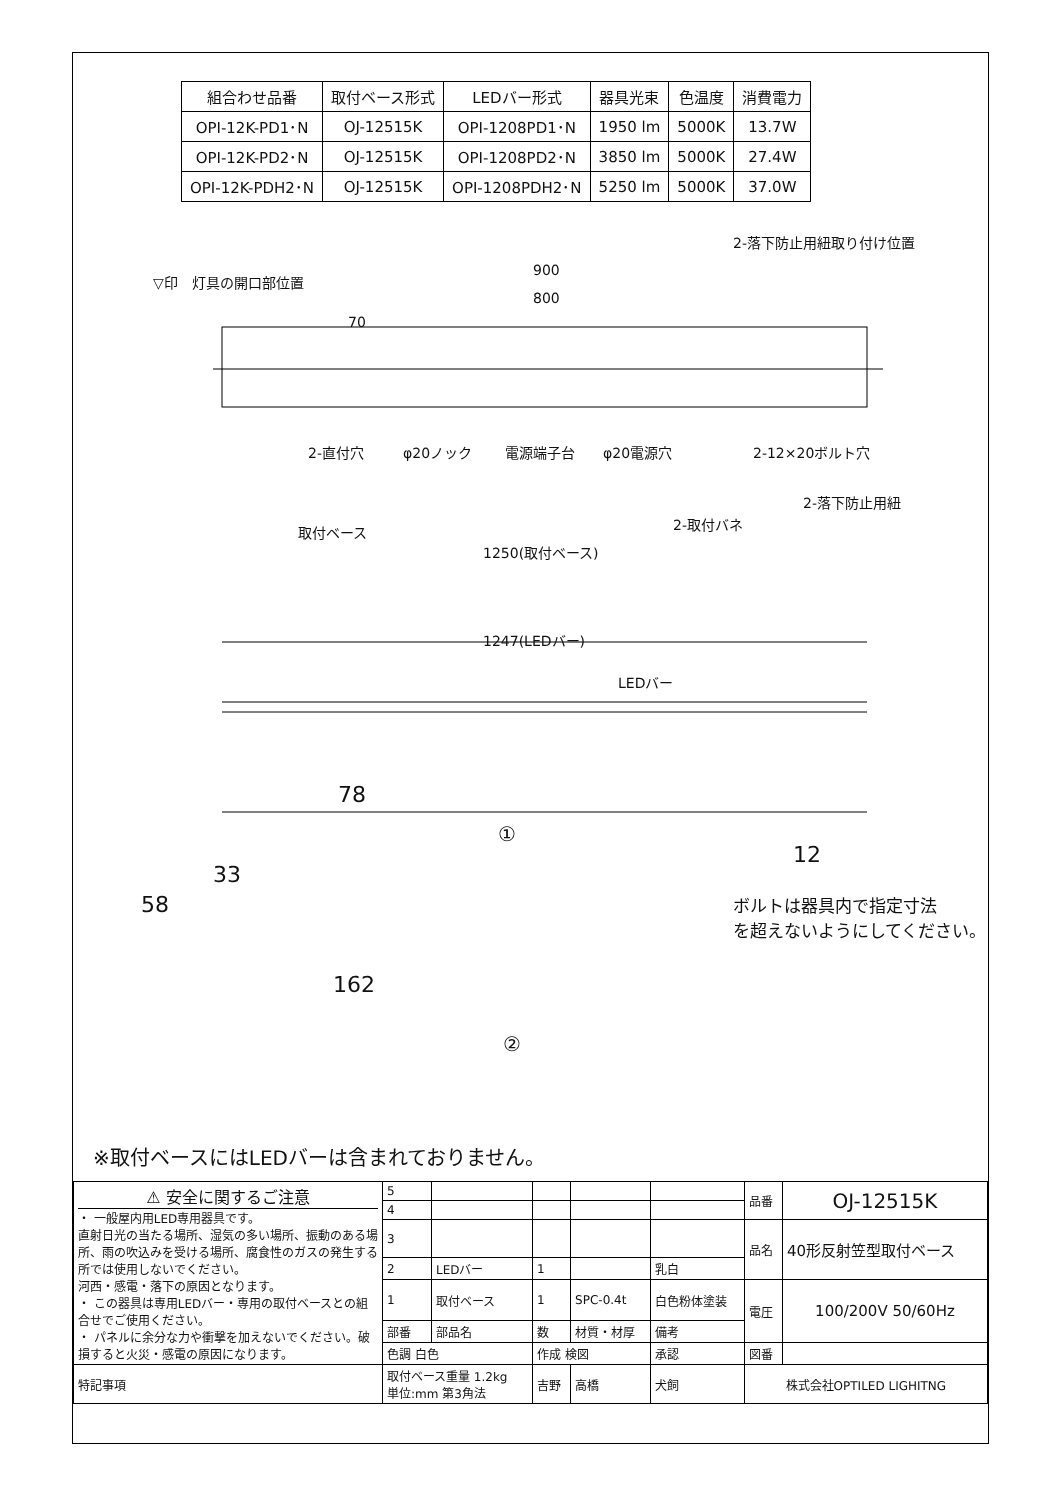| 組合わせ品番 | 取付ベース形式 | LEDバー形式 | 器具光束 | 色温度 | 消費電力 |
| --- | --- | --- | --- | --- | --- |
| OPI-12K-PD1･N | OJ-12515K | OPI-1208PD1･N | 1950 lm | 5000K | 13.7W |
| OPI-12K-PD2･N | OJ-12515K | OPI-1208PD2･N | 3850 lm | 5000K | 27.4W |
| OPI-12K-PDH2･N | OJ-12515K | OPI-1208PDH2･N | 5250 lm | 5000K | 37.0W |
▽印　灯具の開口部位置
900
800
70
2-落下防止用紐取り付け位置
2-直付穴 φ20ノック 電源端子台 φ20電源穴 2-12×20ボルト穴
2-落下防止用紐
2-取付バネ 取付ベース
1250(取付ベース)
1247(LEDバー)
LEDバー
78
①
33
58
12
ボルトは器具内で指定寸法
を超えないようにしてください。
162
②
※取付ベースにはLEDバーは含まれておりません。
| ⚠ 安全に関するご注意 ・ 一般屋内用LED専用器具です。 直射日光の当たる場所、湿気の多い場所、振動のある場所、雨の吹込みを受ける場所、腐食性のガスの発生する所では使用しないでください。 河西・感電・落下の原因となります。 ・ この器具は専用LEDバー・専用の取付ベースとの組合せでご使用ください。 ・ パネルに余分な力や衝撃を加えないでください。破損すると火災・感電の原因になります。 | 5 | | | | | 品番 | OJ-12515K |
| | 4 | | | | | | |
| | 3 | | | | | 品名 | 40形反射笠型取付ベース |
| | 2 | LEDバー | 1 | | 乳白 | | |
| | 1 | 取付ベース | 1 | SPC-0.4t | 白色粉体塗装 | 電圧 | 100/200V 50/60Hz |
| | 部番 | 部品名 | 数 | 材質・材厚 | 備考 | | |
| | 色調 白色 | | 作成 検図 | | 承認 | 図番 | |
| 特記事項 | 取付ベース重量 1.2kg 単位:mm 第3角法 | | 吉野 | 高橋 | 犬飼 | 株式会社OPTILED LIGHITNG | |